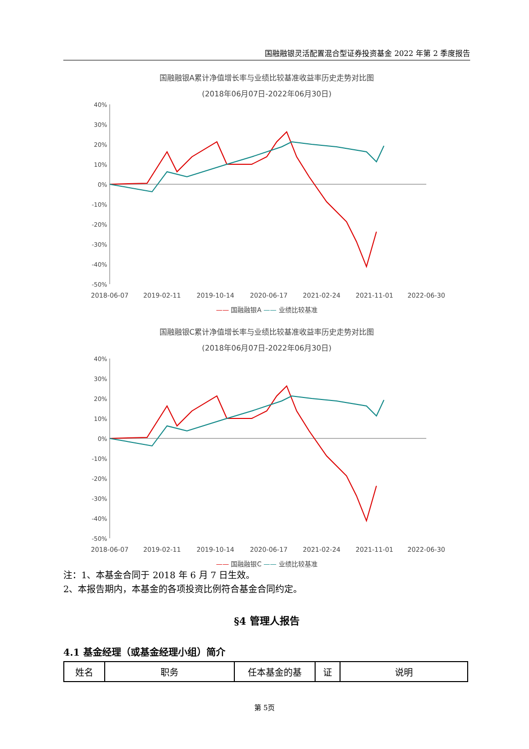国融融银灵活配置混合型证券投资基金 2022 年第 2 季度报告
国融融银A累计净值增长率与业绩比较基准收益率历史走势对比图
(2018年06月07日-2022年06月30日)
40%
30%
20%
10%
0%
-10%
-20%
-30%
-40%
-50%
2018-06-07
2019-02-11
2019-10-14
2020-06-17
2021-02-24
2021-11-01
2022-06-30
—— 国融融银A —— 业绩比较基准
国融融银C累计净值增长率与业绩比较基准收益率历史走势对比图
(2018年06月07日-2022年06月30日)
40%
30%
20%
10%
0%
-10%
-20%
-30%
-40%
-50%
2018-06-07
2019-02-11
2019-10-14
2020-06-17
2021-02-24
2021-11-01
2022-06-30
—— 国融融银C —— 业绩比较基准
注：1、本基金合同于 2018 年 6 月 7 日生效。
2、本报告期内，本基金的各项投资比例符合基金合同约定。
§4 管理人报告
4.1 基金经理（或基金经理小组）简介
| 姓名 | 职务 | 任本基金的基 | 证 | 说明 |
第 5页